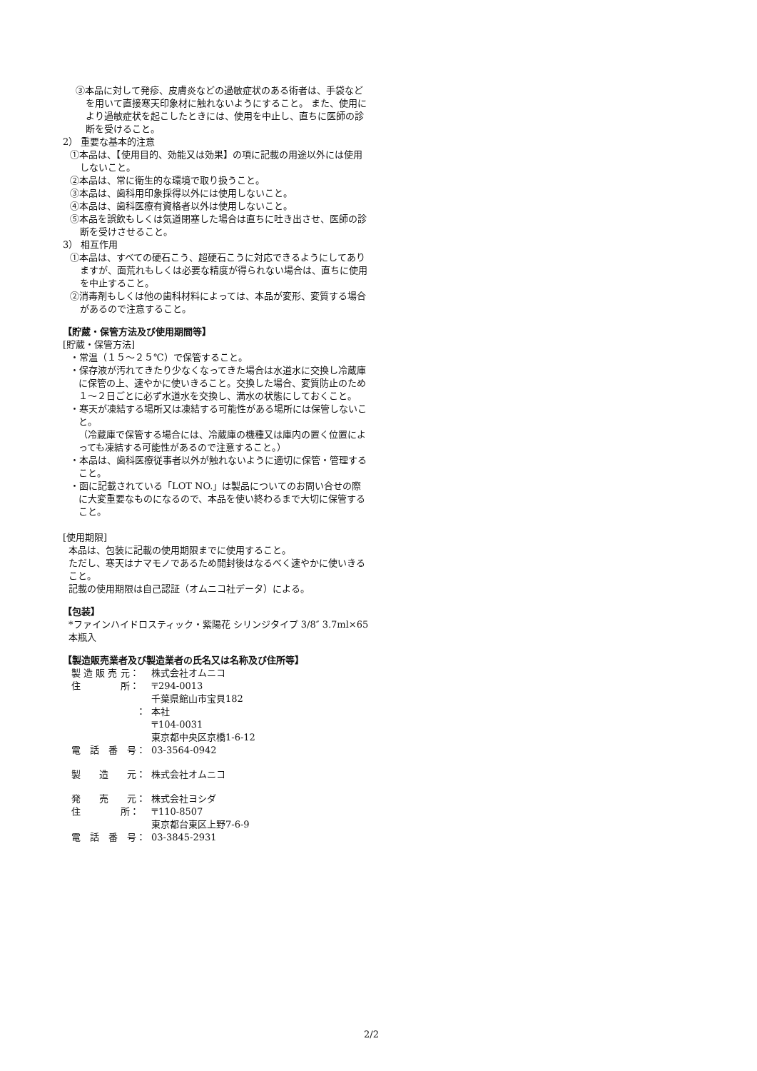③本品に対して発疹、皮膚炎などの過敏症状のある術者は、手袋などを用いて直接寒天印象材に触れないようにすること。 また、使用により過敏症状を起こしたときには、使用を中止し、直ちに医師の診断を受けること。
2） 重要な基本的注意
①本品は、【使用目的、効能又は効果】の項に記載の用途以外には使用しないこと。
②本品は、常に衛生的な環境で取り扱うこと。
③本品は、歯科用印象採得以外には使用しないこと。
④本品は、歯科医療有資格者以外は使用しないこと。
⑤本品を誤飲もしくは気道閉塞した場合は直ちに吐き出させ、医師の診断を受けさせること。
3） 相互作用
①本品は、すべての硬石こう、超硬石こうに対応できるようにしてありますが、面荒れもしくは必要な精度が得られない場合は、直ちに使用を中止すること。
②消毒剤もしくは他の歯科材料によっては、本品が変形、変質する場合があるので注意すること。
【貯蔵・保管方法及び使用期間等】
[貯蔵・保管方法]
・常温（１５～２５℃）で保管すること。
・保存液が汚れてきたり少なくなってきた場合は水道水に交換し冷蔵庫に保管の上、速やかに使いきること。交換した場合、変質防止のため１～２日ごとに必ず水道水を交換し、満水の状態にしておくこと。
・寒天が凍結する場所又は凍結する可能性がある場所には保管しないこと。
（冷蔵庫で保管する場合には、冷蔵庫の機種又は庫内の置く位置によっても凍結する可能性があるので注意すること。）
・本品は、歯科医療従事者以外が触れないように適切に保管・管理すること。
・函に記載されている「LOT NO.」は製品についてのお問い合せの際に大変重要なものになるので、本品を使い終わるまで大切に保管すること。
[使用期限]
本品は、包装に記載の使用期限までに使用すること。
ただし、寒天はナマモノであるため開封後はなるべく速やかに使いきること。
記載の使用期限は自己認証（オムニコ社データ）による。
【包装】
*ファインハイドロスティック・紫陽花 シリンジタイプ 3/8″ 3.7ml×65本瓶入
【製造販売業者及び製造業者の氏名又は名称及び住所等】
| 製 造 販 売 元： | 株式会社オムニコ |
| 住 所： | 〒294-0013 千葉県館山市宝貝182 |
| ： | 本社 〒104-0031 東京都中央区京橋1-6-12 |
| 電 話 番 号： | 03-3564-0942 |
| 製 造 元： | 株式会社オムニコ |
| 発 売 元： | 株式会社ヨシダ |
| 住 所： | 〒110-8507 東京都台東区上野7-6-9 |
| 電 話 番 号： | 03-3845-2931 |
2/2